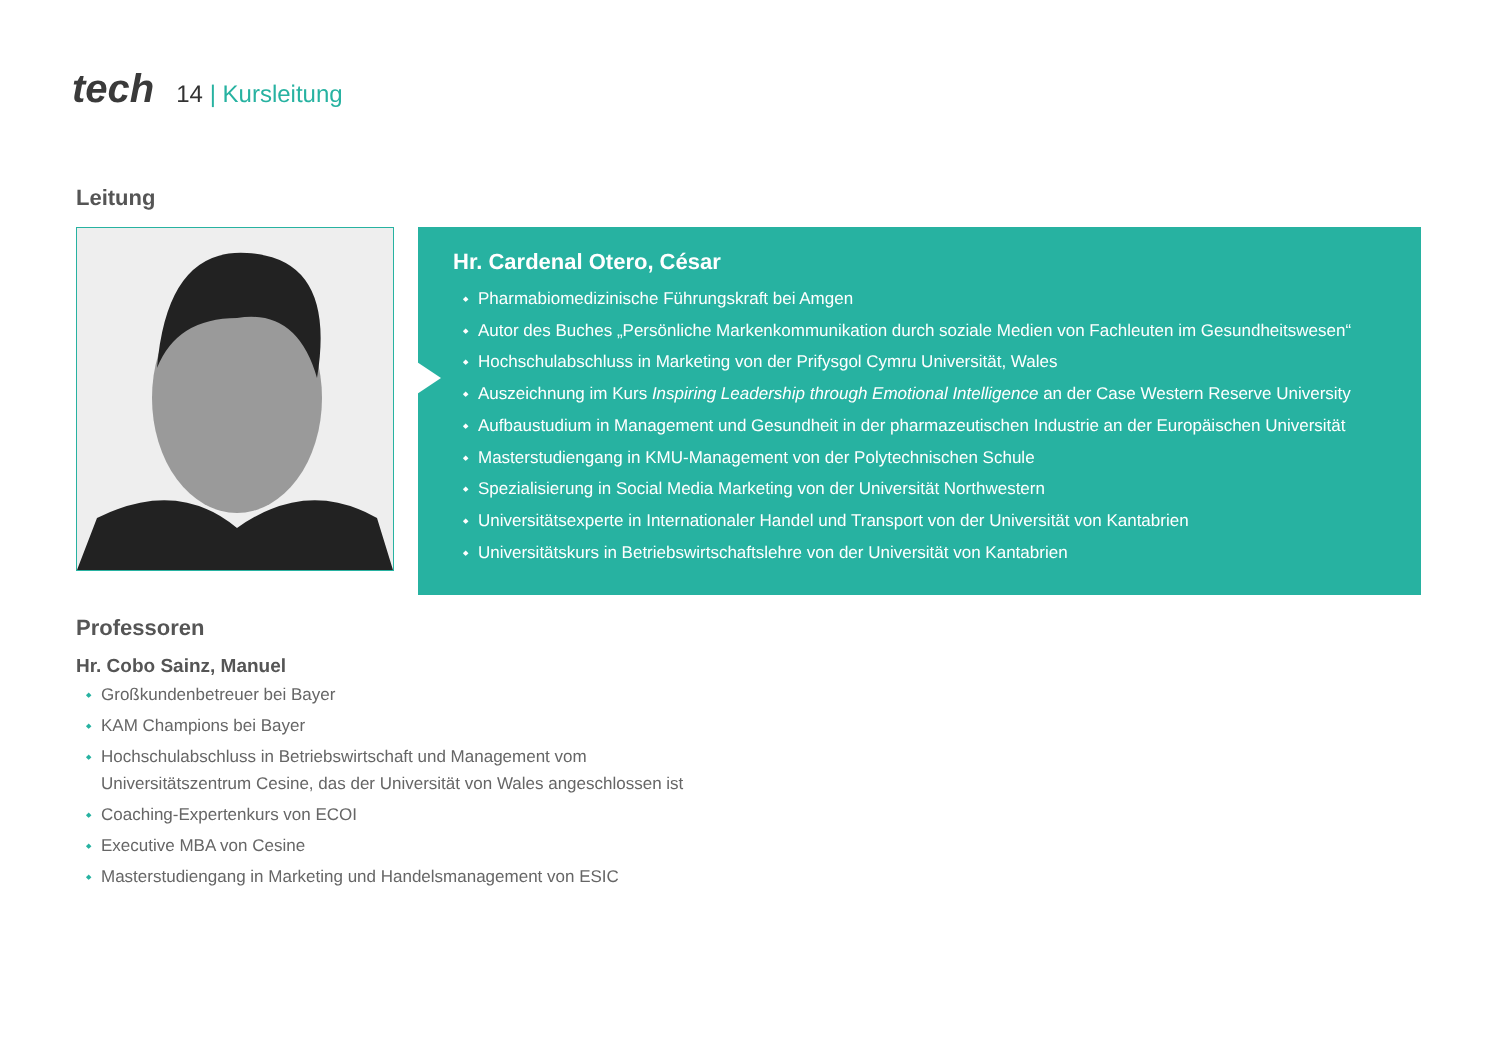tech
14 | Kursleitung
Leitung
Hr. Cardenal Otero, César
Pharmabiomedizinische Führungskraft bei Amgen
Autor des Buches „Persönliche Markenkommunikation durch soziale Medien von Fachleuten im Gesundheitswesen“
Hochschulabschluss in Marketing von der Prifysgol Cymru Universität, Wales
Auszeichnung im Kurs Inspiring Leadership through Emotional Intelligence an der Case Western Reserve University
Aufbaustudium in Management und Gesundheit in der pharmazeutischen Industrie an der Europäischen Universität
Masterstudiengang in KMU-Management von der Polytechnischen Schule
Spezialisierung in Social Media Marketing von der Universität Northwestern
Universitätsexperte in Internationaler Handel und Transport von der Universität von Kantabrien
Universitätskurs in Betriebswirtschaftslehre von der Universität von Kantabrien
Professoren
Hr. Cobo Sainz, Manuel
Großkundenbetreuer bei Bayer
KAM Champions bei Bayer
Hochschulabschluss in Betriebswirtschaft und Management vom
Universitätszentrum Cesine, das der Universität von Wales angeschlossen ist
Coaching-Expertenkurs von ECOI
Executive MBA von Cesine
Masterstudiengang in Marketing und Handelsmanagement von ESIC